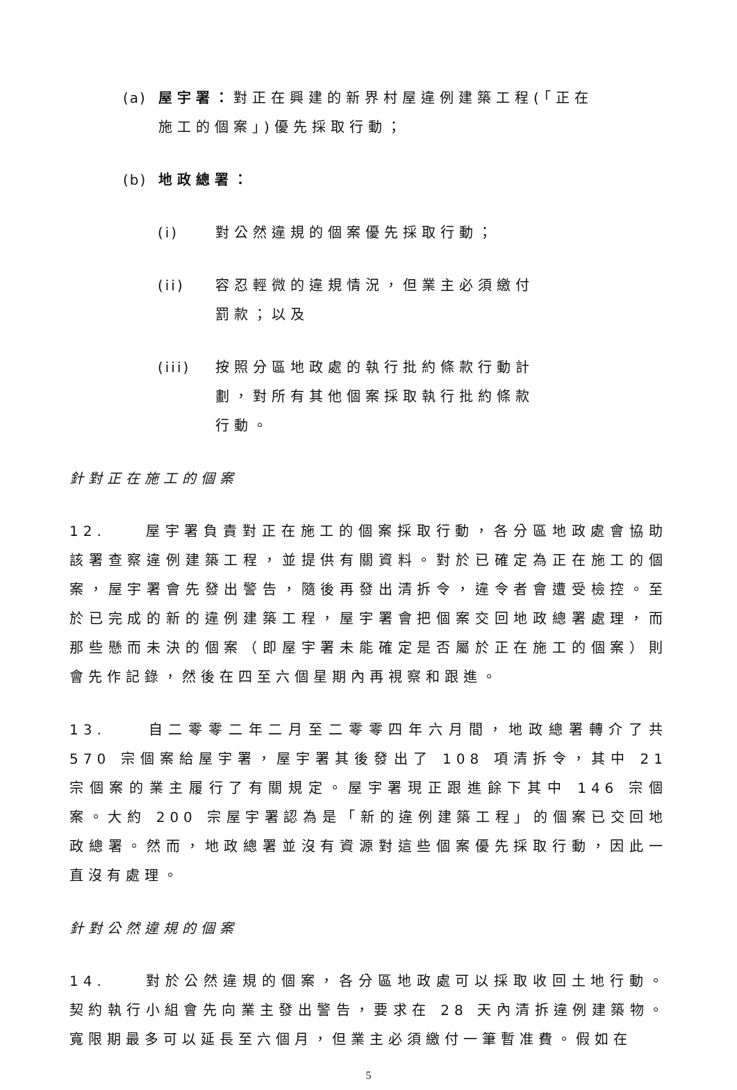(a) 屋宇署：對正在興建的新界村屋違例建築工程(「正在施工的個案」)優先採取行動；
(b) 地政總署：
(i) 對公然違規的個案優先採取行動；
(ii) 容忍輕微的違規情況，但業主必須繳付罰款；以及
(iii) 按照分區地政處的執行批約條款行動計劃，對所有其他個案採取執行批約條款行動。
針對正在施工的個案
12. 屋宇署負責對正在施工的個案採取行動，各分區地政處會協助該署查察違例建築工程，並提供有關資料。對於已確定為正在施工的個案，屋宇署會先發出警告，隨後再發出清拆令，違令者會遭受檢控。至於已完成的新的違例建築工程，屋宇署會把個案交回地政總署處理，而那些懸而未決的個案（即屋宇署未能確定是否屬於正在施工的個案）則會先作記錄，然後在四至六個星期內再視察和跟進。
13. 自二零零二年二月至二零零四年六月間，地政總署轉介了共 570 宗個案給屋宇署，屋宇署其後發出了 108 項清拆令，其中 21 宗個案的業主履行了有關規定。屋宇署現正跟進餘下其中 146 宗個案。大約 200 宗屋宇署認為是「新的違例建築工程」的個案已交回地政總署。然而，地政總署並沒有資源對這些個案優先採取行動，因此一直沒有處理。
針對公然違規的個案
14. 對於公然違規的個案，各分區地政處可以採取收回土地行動。契約執行小組會先向業主發出警告，要求在 28 天內清拆違例建築物。寬限期最多可以延長至六個月，但業主必須繳付一筆暫准費。假如在
5